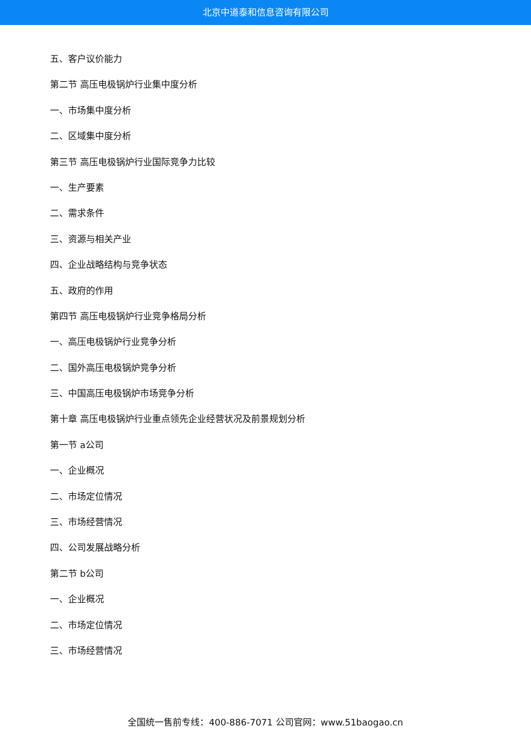北京中道泰和信息咨询有限公司
五、客户议价能力
第二节 高压电极锅炉行业集中度分析
一、市场集中度分析
二、区域集中度分析
第三节 高压电极锅炉行业国际竞争力比较
一、生产要素
二、需求条件
三、资源与相关产业
四、企业战略结构与竞争状态
五、政府的作用
第四节 高压电极锅炉行业竞争格局分析
一、高压电极锅炉行业竞争分析
二、国外高压电极锅炉竞争分析
三、中国高压电极锅炉市场竞争分析
第十章 高压电极锅炉行业重点领先企业经营状况及前景规划分析
第一节 a公司
一、企业概况
二、市场定位情况
三、市场经营情况
四、公司发展战略分析
第二节 b公司
一、企业概况
二、市场定位情况
三、市场经营情况
全国统一售前专线：400-886-7071 公司官网：www.51baogao.cn